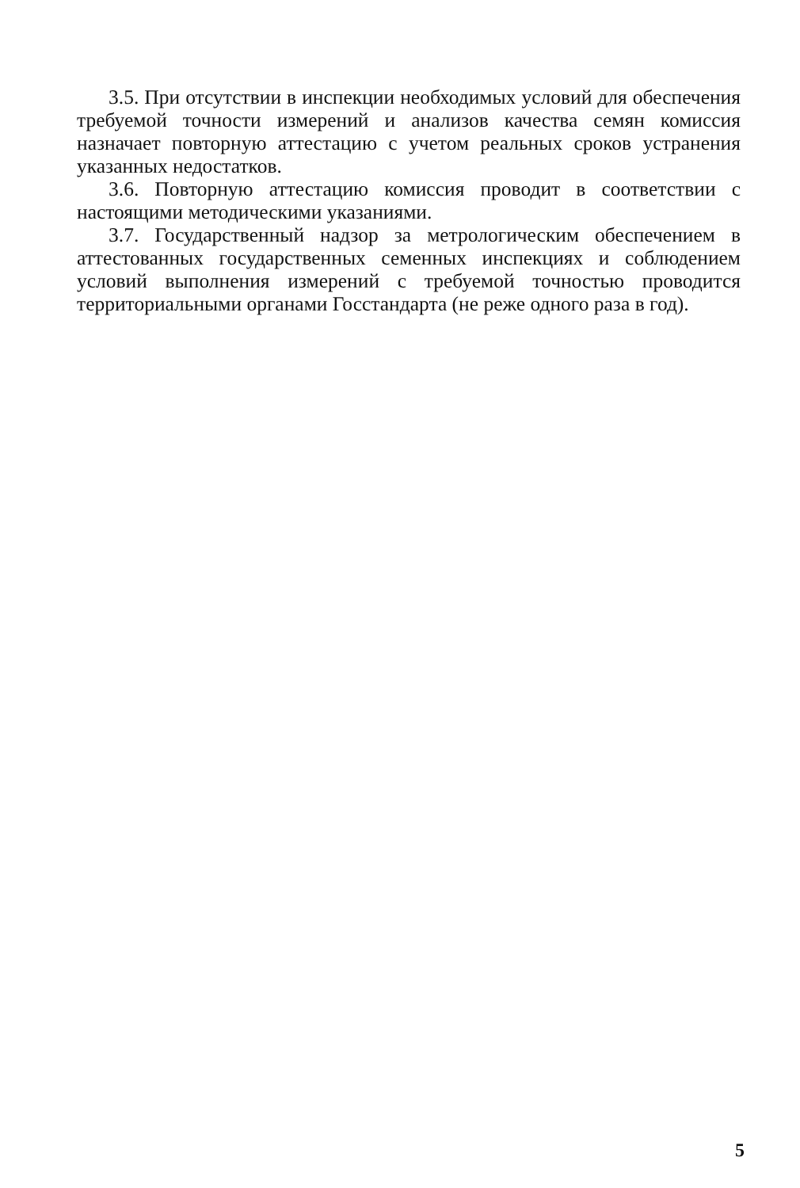3.5. При отсутствии в инспекции необходимых условий для обеспечения требуемой точности измерений и анализов качества семян комиссия назначает повторную аттестацию с учетом реальных сроков устранения указанных недостатков.
3.6. Повторную аттестацию комиссия проводит в соответствии с настоящими методическими указаниями.
3.7. Государственный надзор за метрологическим обеспечением в аттестованных государственных семенных инспекциях и соблюдением условий выполнения измерений с требуемой точностью проводится территориальными органами Госстандарта (не реже одного раза в год).
5